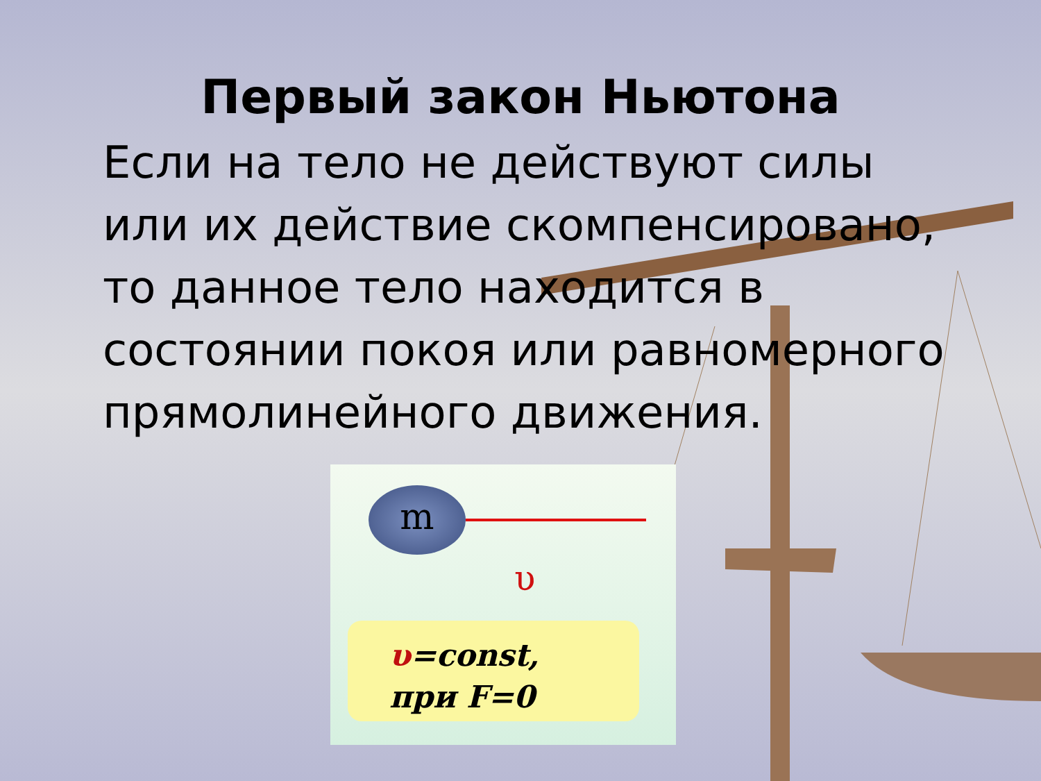Первый закон Ньютона
Если на тело не действуют силы или их действие скомпенсировано, то данное тело находится в состоянии покоя или равномерного прямолинейного движения.
m
υ
υ=const,
при F=0